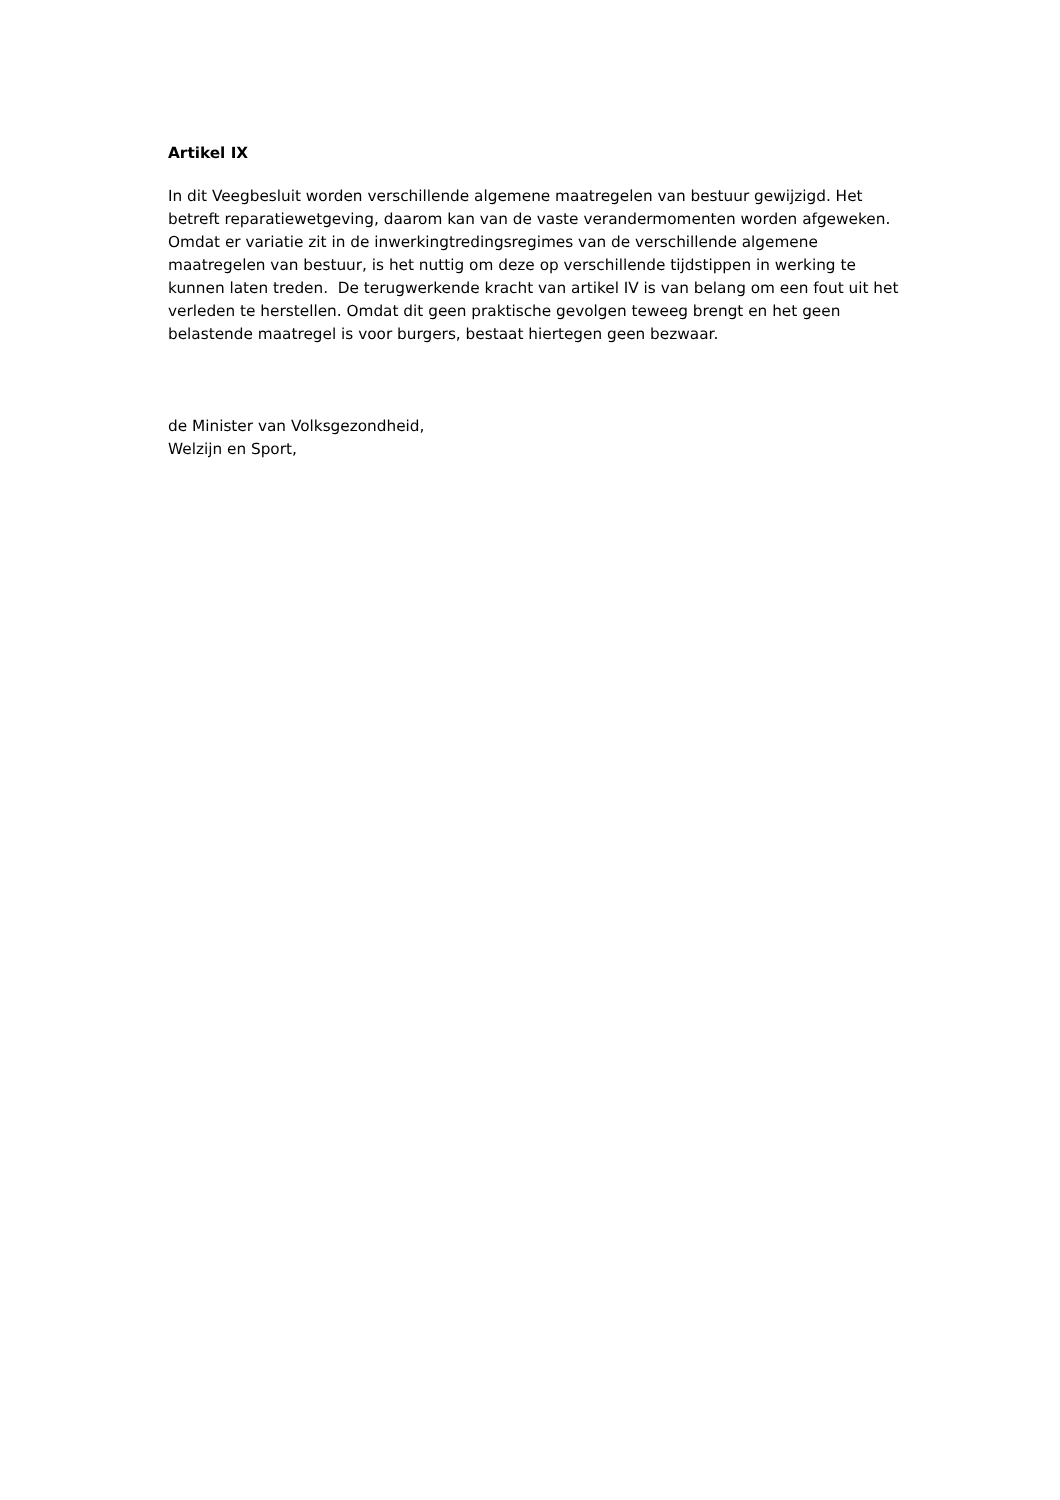Artikel IX
In dit Veegbesluit worden verschillende algemene maatregelen van bestuur gewijzigd. Het betreft reparatiewetgeving, daarom kan van de vaste verandermomenten worden afgeweken. Omdat er variatie zit in de inwerkingtredingsregimes van de verschillende algemene maatregelen van bestuur, is het nuttig om deze op verschillende tijdstippen in werking te kunnen laten treden. De terugwerkende kracht van artikel IV is van belang om een fout uit het verleden te herstellen. Omdat dit geen praktische gevolgen teweeg brengt en het geen belastende maatregel is voor burgers, bestaat hiertegen geen bezwaar.
de Minister van Volksgezondheid,
Welzijn en Sport,